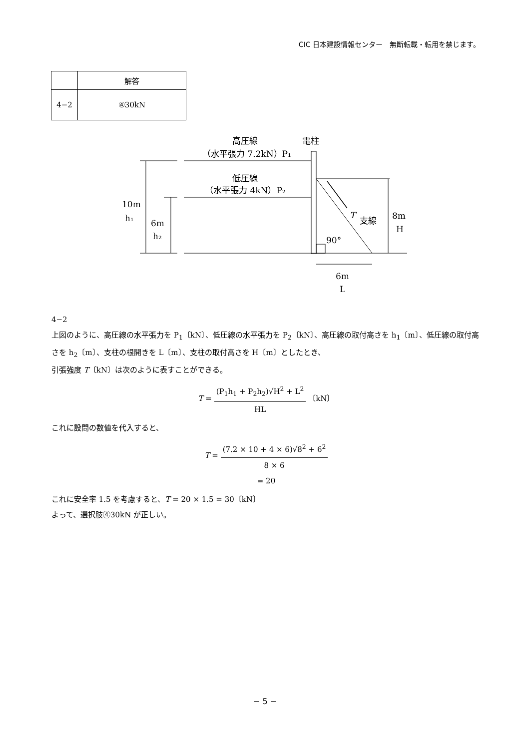CIC 日本建設情報センター　無断転載・転用を禁じます。
| | 解答 |
| --- | --- |
| 4−2 | ④30kN |
高圧線
電柱
（水平張力 7.2kN）P₁
低圧線
（水平張力 4kN）P₂
10m
h₁
6m
h₂
T
支線
8m
H
90°
6m
L
4−2
上図のように、高圧線の水平張力を P<sub>1</sub>〔kN〕、低圧線の水平張力を P<sub>2</sub>〔kN〕、高圧線の取付高さを h<sub>1</sub>〔m〕、低圧線の取付高さを h<sub>2</sub>〔m〕、支柱の根開きを L〔m〕、支柱の取付高さを H〔m〕としたとき、
引張強度 T〔kN〕は次のように表すことができる。
T = (P<sub>1</sub>h<sub>1</sub> + P<sub>2</sub>h<sub>2</sub>)√H<sup>2</sup> + L<sup>2</sup> HL 〔kN〕
これに設問の数値を代入すると、
T = (7.2 × 10 + 4 × 6)√8<sup>2</sup> + 6<sup>2</sup> 8 × 6
= 20
これに安全率 1.5 を考慮すると、T = 20 × 1.5 = 30〔kN〕
よって、選択肢④30kN が正しい。
− 5 −